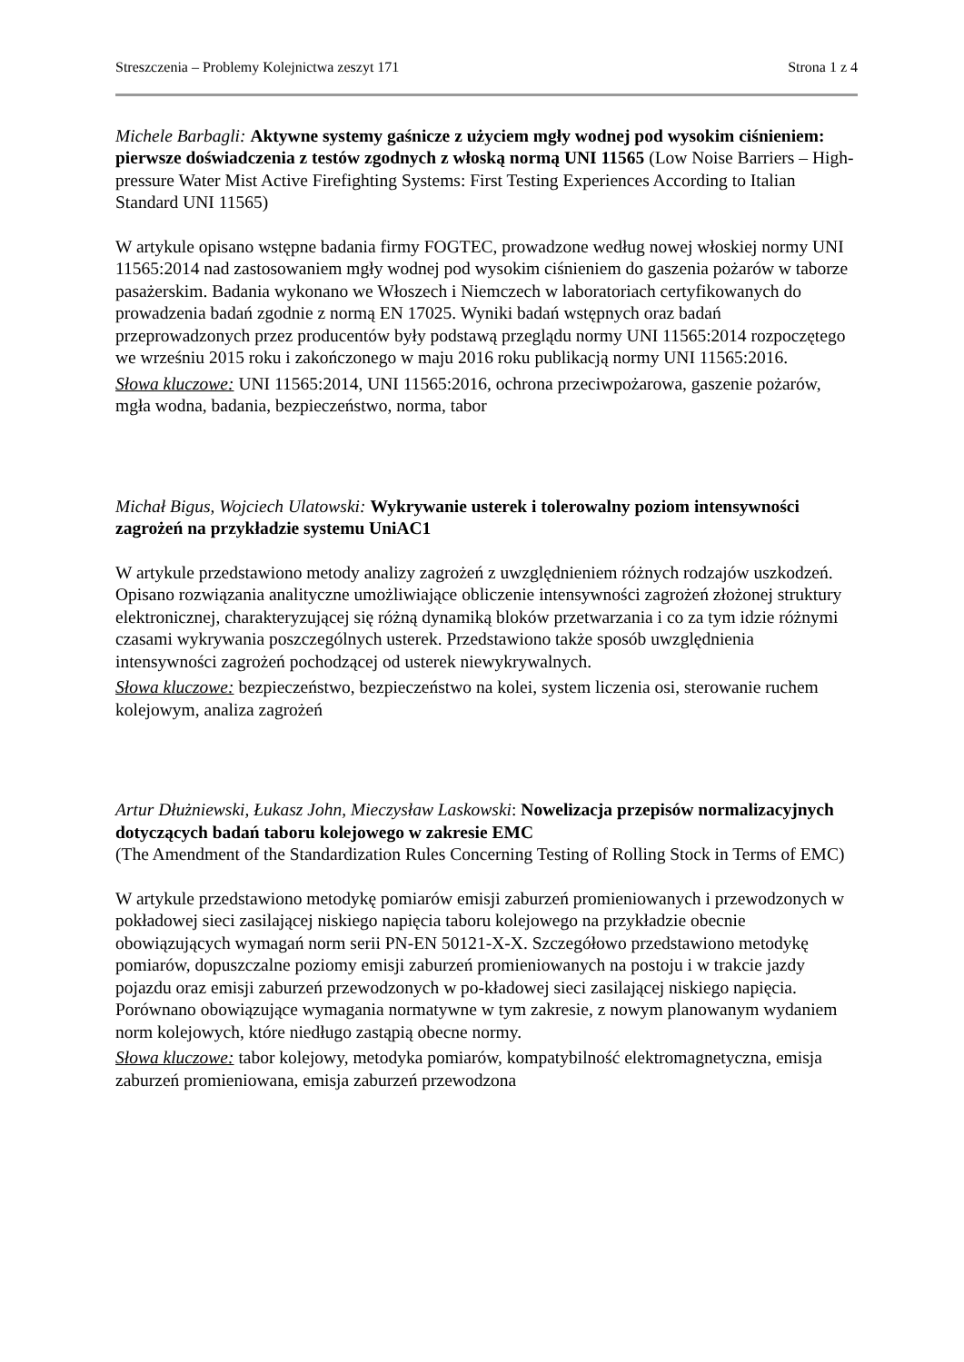Streszczenia – Problemy Kolejnictwa zeszyt 171 Strona 1 z 4
Michele Barbagli: Aktywne systemy gaśnicze z użyciem mgły wodnej pod wysokim ciśnieniem: pierwsze doświadczenia z testów zgodnych z włoską normą UNI 11565 (Low Noise Barriers – High-pressure Water Mist Active Firefighting Systems: First Testing Experiences According to Italian Standard UNI 11565)
W artykule opisano wstępne badania firmy FOGTEC, prowadzone według nowej włoskiej normy UNI 11565:2014 nad zastosowaniem mgły wodnej pod wysokim ciśnieniem do gaszenia pożarów w taborze pasażerskim. Badania wykonano we Włoszech i Niemczech w laboratoriach certyfikowanych do prowadzenia badań zgodnie z normą EN 17025. Wyniki badań wstępnych oraz badań przeprowadzonych przez producentów były podstawą przeglądu normy UNI 11565:2014 rozpoczętego we wrześniu 2015 roku i zakończonego w maju 2016 roku publikacją normy UNI 11565:2016.
Słowa kluczowe: UNI 11565:2014, UNI 11565:2016, ochrona przeciwpożarowa, gaszenie pożarów, mgła wodna, badania, bezpieczeństwo, norma, tabor
Michał Bigus, Wojciech Ulatowski: Wykrywanie usterek i tolerowalny poziom intensywności zagrożeń na przykładzie systemu UniAC1
W artykule przedstawiono metody analizy zagrożeń z uwzględnieniem różnych rodzajów uszkodzeń. Opisano rozwiązania analityczne umożliwiające obliczenie intensywności zagrożeń złożonej struktury elektronicznej, charakteryzującej się różną dynamiką bloków przetwarzania i co za tym idzie różnymi czasami wykrywania poszczególnych usterek. Przedstawiono także sposób uwzględnienia intensywności zagrożeń pochodzącej od usterek niewykrywalnych.
Słowa kluczowe: bezpieczeństwo, bezpieczeństwo na kolei, system liczenia osi, sterowanie ruchem kolejowym, analiza zagrożeń
Artur Dłużniewski, Łukasz John, Mieczysław Laskowski: Nowelizacja przepisów normalizacyjnych dotyczących badań taboru kolejowego w zakresie EMC
(The Amendment of the Standardization Rules Concerning Testing of Rolling Stock in Terms of EMC)
W artykule przedstawiono metodykę pomiarów emisji zaburzeń promieniowanych i przewodzonych w pokładowej sieci zasilającej niskiego napięcia taboru kolejowego na przykładzie obecnie obowiązujących wymagań norm serii PN-EN 50121-X-X. Szczegółowo przedstawiono metodykę pomiarów, dopuszczalne poziomy emisji zaburzeń promieniowanych na postoju i w trakcie jazdy pojazdu oraz emisji zaburzeń przewodzonych w po-kładowej sieci zasilającej niskiego napięcia. Porównano obowiązujące wymagania normatywne w tym zakresie, z nowym planowanym wydaniem norm kolejowych, które niedługo zastąpią obecne normy.
Słowa kluczowe: tabor kolejowy, metodyka pomiarów, kompatybilność elektromagnetyczna, emisja zaburzeń promieniowana, emisja zaburzeń przewodzona